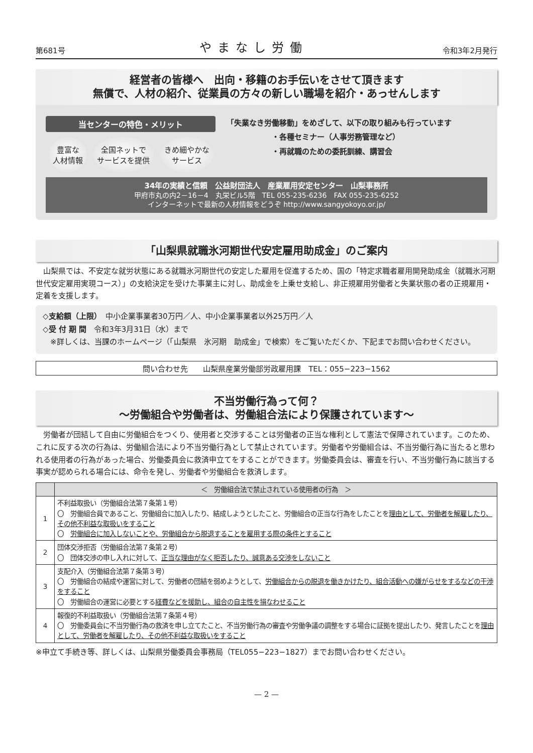第681号 やまなし労働 令和3年2月発行
経営者の皆様へ　出向・移籍のお手伝いをさせて頂きます
無償で、人材の紹介、従業員の方々の新しい職場を紹介・あっせんします
当センターの特色・メリット
豊富な
人材情報
全国ネットで
サービスを提供
きめ細やかな
サービス
「失業なき労働移動」をめざして、以下の取り組みも行っています
・各種セミナー（人事労務管理など）
・再就職のための委託訓練、講習会
34年の実績と信頼　公益財団法人　産業雇用安定センター　山梨事務所
甲府市丸の内2－16－4　丸栄ビル5階　TEL 055-235-6236　FAX 055-235-6252
インターネットで最新の人材情報をどうぞ http://www.sangyokoyo.or.jp/
「山梨県就職氷河期世代安定雇用助成金」のご案内
　山梨県では、不安定な就労状態にある就職氷河期世代の安定した雇用を促進するため、国の「特定求職者雇用開発助成金（就職氷河期世代安定雇用実現コース）」の支給決定を受けた事業主に対し、助成金を上乗せ支給し、非正規雇用労働者と失業状態の者の正規雇用・定着を支援します。
◇支給額（上限）　中小企業事業者30万円／人、中小企業事業者以外25万円／人
◇受 付 期 間　令和3年3月31日（水）まで
　※詳しくは、当課のホームページ（「山梨県　氷河期　助成金」で検索）をご覧いただくか、下記までお問い合わせください。
問い合わせ先　　山梨県産業労働部労政雇用課　TEL：055−223−1562
不当労働行為って何？
～労働組合や労働者は、労働組合法により保護されています～
　労働者が団結して自由に労働組合をつくり、使用者と交渉することは労働者の正当な権利として憲法で保障されています。このため、これに反する次の行為は、労働組合法により不当労働行為として禁止されています。労働者や労働組合は、不当労働行為に当たると思われる使用者の行為があった場合、労働委員会に救済申立てをすることができます。労働委員会は、審査を行い、不当労働行為に該当する事実が認められる場合には、命令を発し、労働者や労働組合を救済します。
| | ＜ 労働組合法で禁止されている使用者の行為 ＞ |
| --- | --- |
| 1 | 不利益取扱い（労働組合法第７条第１号） 〇 労働組合員であること、労働組合に加入したり、結成しようとしたこと、労働組合の正当な行為をしたことを 理由として、労働者を解雇したり、その他不利益な取扱いをすること 〇 労働組合に加入しないことや、労働組合から脱退することを雇用する際の条件とすること |
| 2 | 団体交渉拒否（労働組合法第７条第２号） 〇 団体交渉の申し入れに対して、 正当な理由がなく拒否したり、誠意ある交渉をしないこと |
| 3 | 支配介入（労働組合法第７条第３号） 〇 労働組合の結成や運営に対して、労働者の団結を弱めようとして、 労働組合からの脱退を働きかけたり、組合活動への嫌がらせをするなどの干渉をすること 〇 労働組合の運営に必要とする 経費などを援助し、組合の自主性を損なわせること |
| 4 | 報復的不利益取扱い（労働組合法第７条第４号） 〇 労働委員会に不当労働行為の救済を申し立てたこと、不当労働行為の審査や労働争議の調整をする場合に証拠を提出したり、発言したことを 理由として、労働者を解雇したり、その他不利益な取扱いをすること |
※申立て手続き等、詳しくは、山梨県労働委員会事務局（TEL055−223−1827）までお問い合わせください。
— 2 —